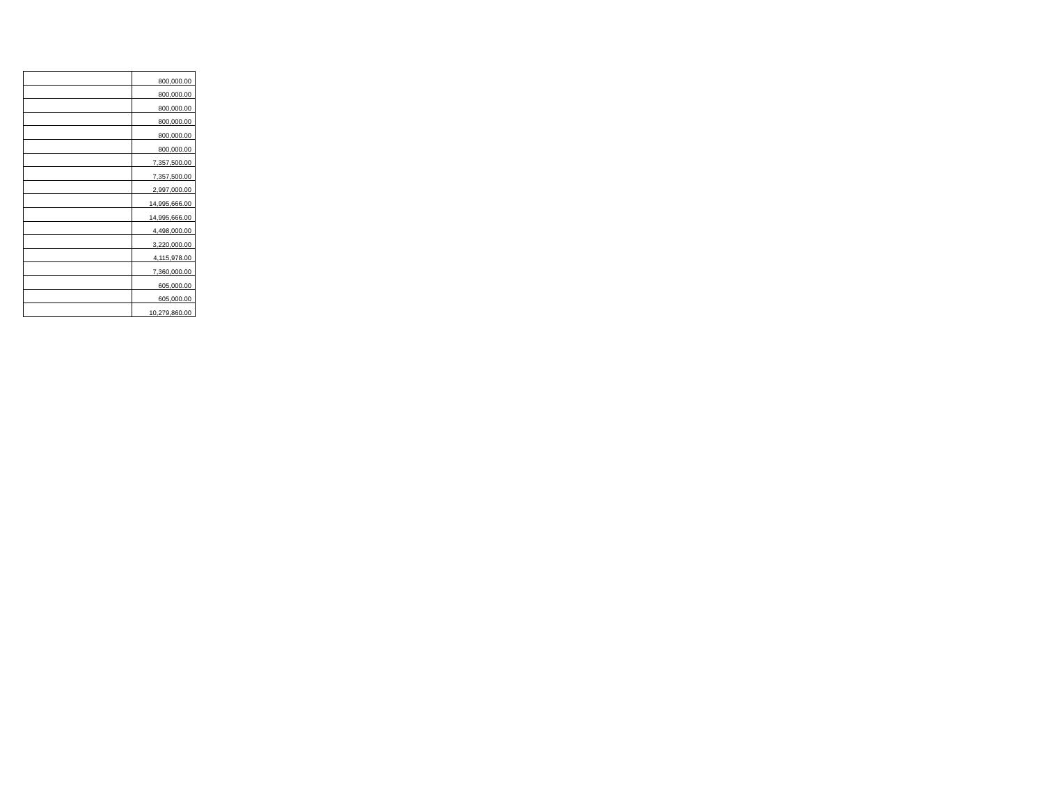| | 800,000.00 |
| | 800,000.00 |
| | 800,000.00 |
| | 800,000.00 |
| | 800,000.00 |
| | 800,000.00 |
| | 7,357,500.00 |
| | 7,357,500.00 |
| | 2,997,000.00 |
| | 14,995,666.00 |
| | 14,995,666.00 |
| | 4,498,000.00 |
| | 3,220,000.00 |
| | 4,115,978.00 |
| | 7,360,000.00 |
| | 605,000.00 |
| | 605,000.00 |
| | 10,279,860.00 |